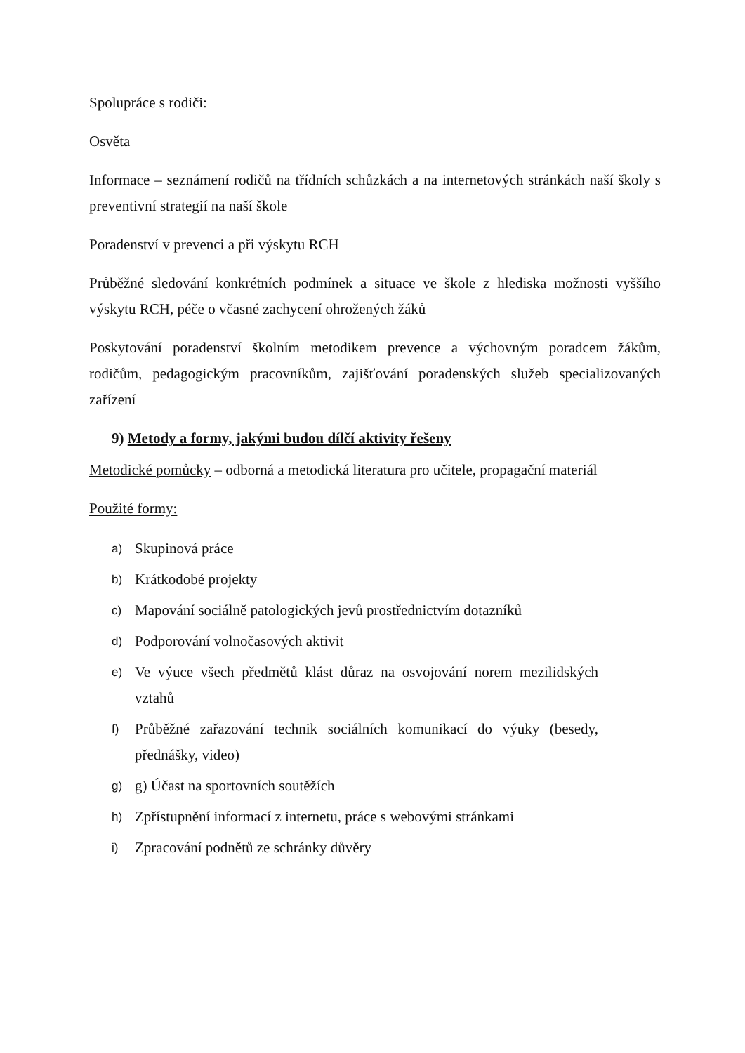Spolupráce s rodiči:
Osvěta
Informace – seznámení rodičů na třídních schůzkách a na internetových stránkách naší školy s preventivní strategií na naší škole
Poradenství v prevenci a při výskytu RCH
Průběžné sledování konkrétních podmínek a situace ve škole z hlediska možnosti vyššího výskytu RCH, péče o včasné zachycení ohrožených žáků
Poskytování poradenství školním metodikem prevence a výchovným poradcem žákům, rodičům, pedagogickým pracovníkům, zajišťování poradenských služeb specializovaných zařízení
9) Metody a formy, jakými budou dílčí aktivity řešeny
Metodické pomůcky – odborná a metodická literatura pro učitele, propagační materiál
Použité formy:
a) Skupinová práce
b) Krátkodobé projekty
c) Mapování sociálně patologických jevů prostřednictvím dotazníků
d) Podporování volnočasových aktivit
e) Ve výuce všech předmětů klást důraz na osvojování norem mezilidských vztahů
f) Průběžné zařazování technik sociálních komunikací do výuky (besedy, přednášky, video)
g) g) Účast na sportovních soutěžích
h) Zpřístupnění informací z internetu, práce s webovými stránkami
i) Zpracování podnětů ze schránky důvěry